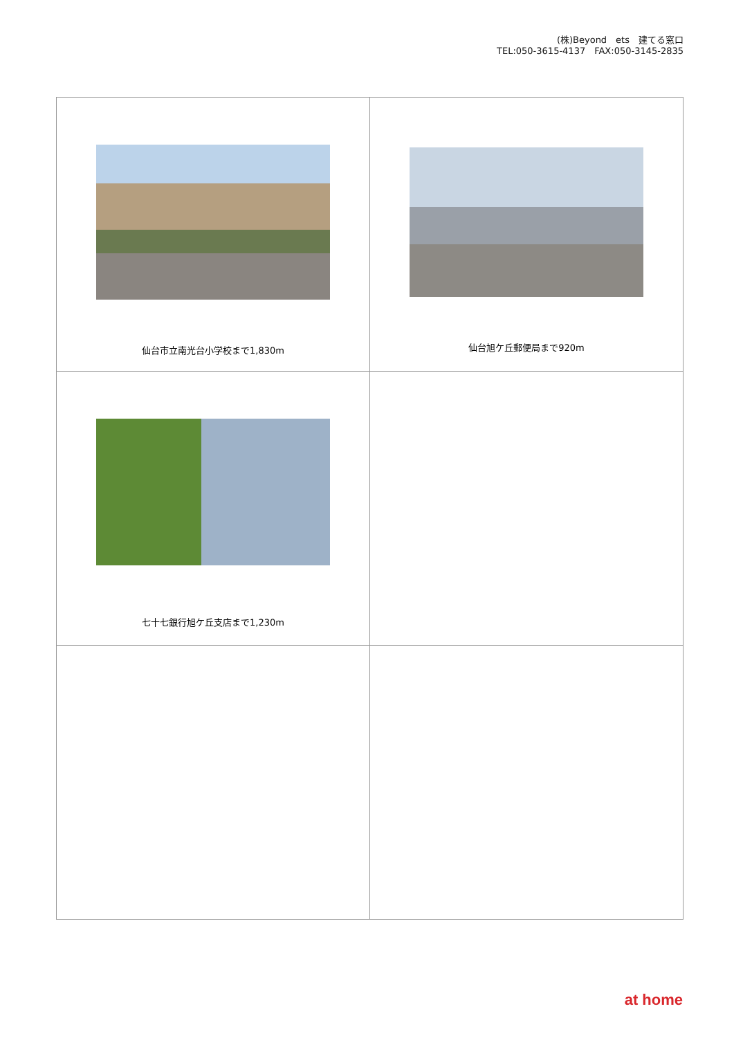(株)Beyond　ets　建てる窓口
TEL:050-3615-4137　FAX:050-3145-2835
| 仙台市立南光台小学校まで1,830m | 仙台旭ケ丘郵便局まで920m |
| 七十七銀行旭ケ丘支店まで1,230m | |
at home